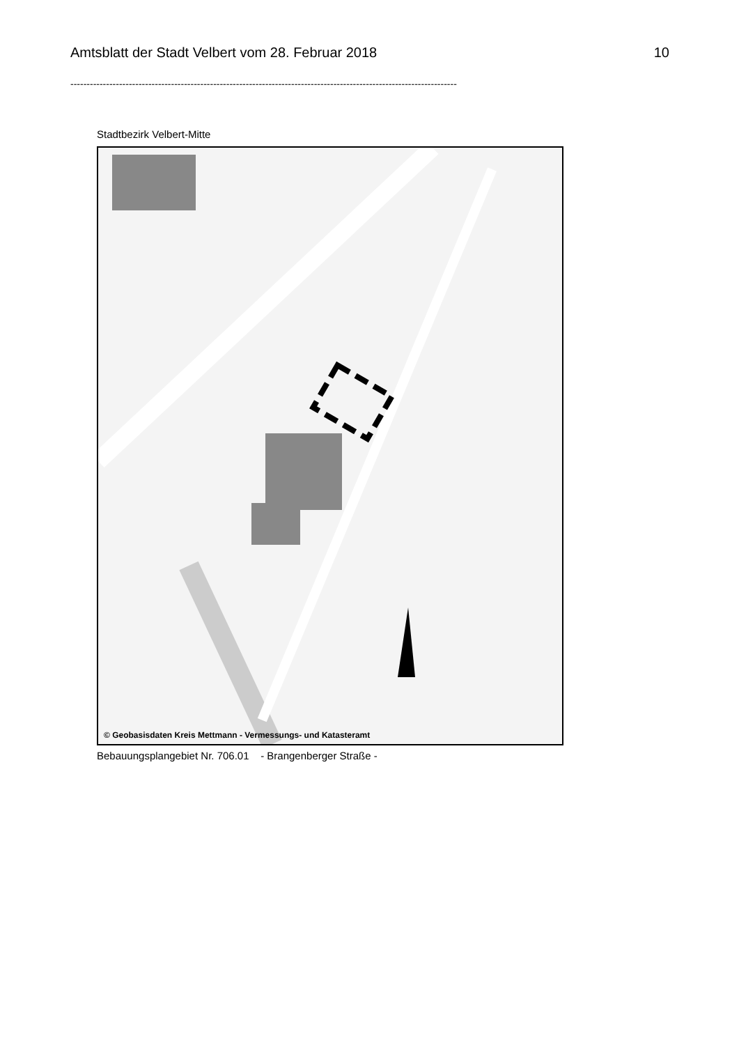Amtsblatt der Stadt Velbert vom 28. Februar 2018 10
-----------------------------------------------------------------------------------------------------------------------
Stadtbezirk Velbert-Mitte
© Geobasisdaten Kreis Mettmann - Vermessungs- und Katasteramt
Bebauungsplangebiet Nr. 706.01 - Brangenberger Straße -